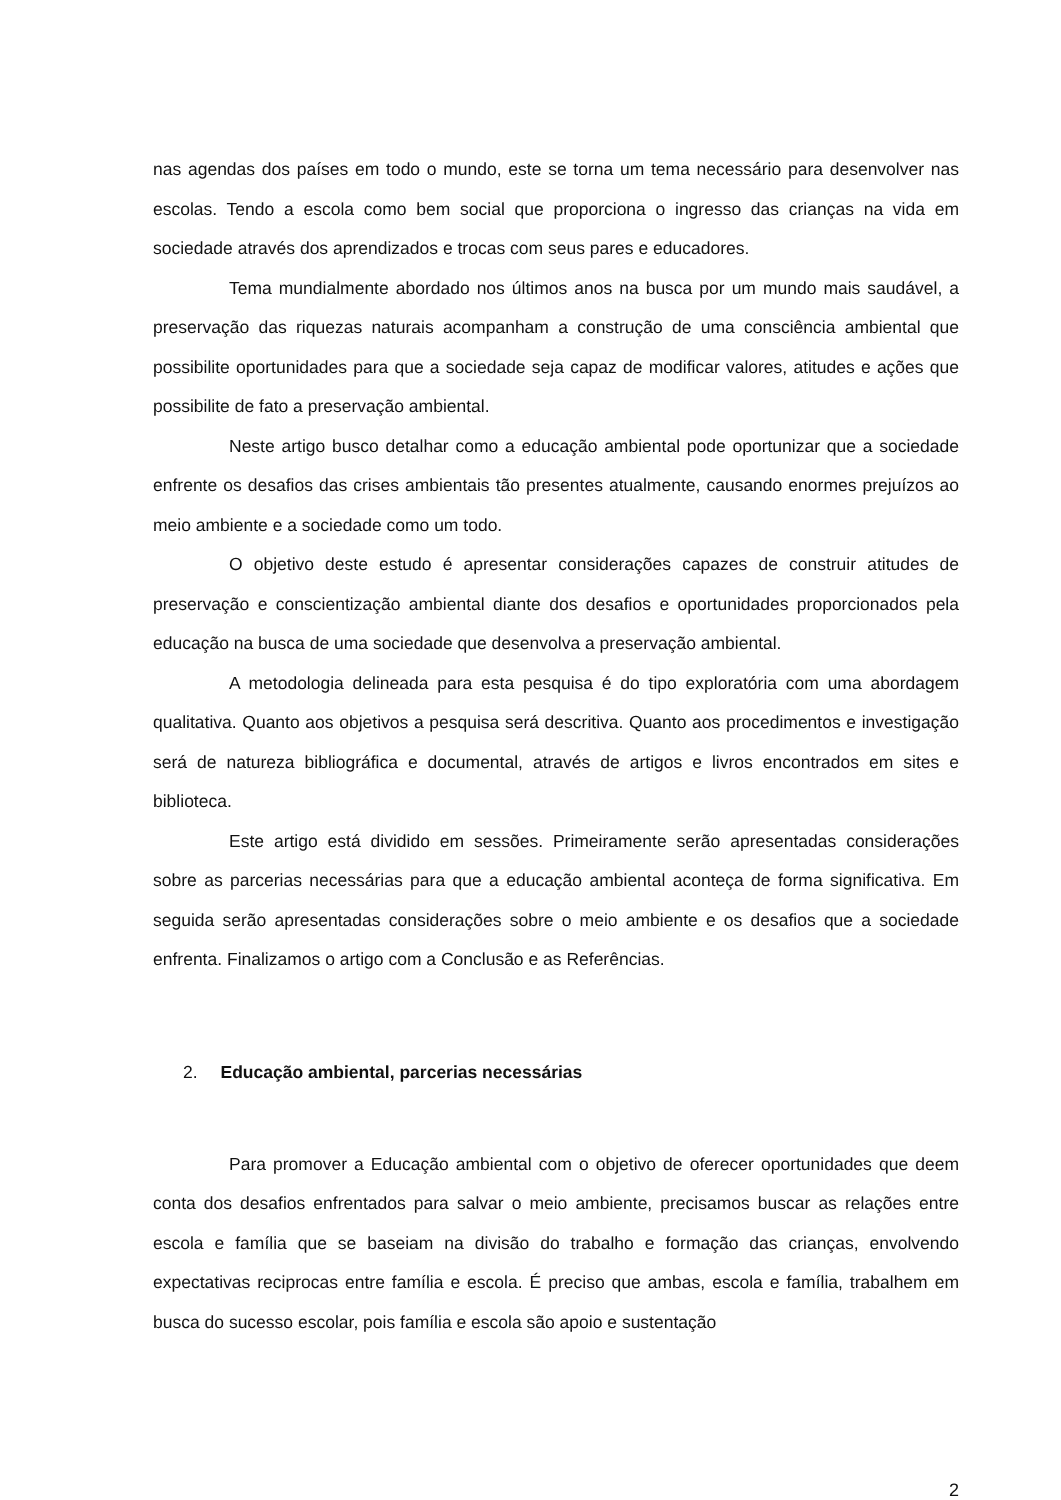nas agendas dos países em todo o mundo, este se torna um tema necessário para desenvolver nas escolas. Tendo a escola como bem social que proporciona o ingresso das crianças na vida em sociedade através dos aprendizados e trocas com seus pares e educadores.
Tema mundialmente abordado nos últimos anos na busca por um mundo mais saudável, a preservação das riquezas naturais acompanham a construção de uma consciência ambiental que possibilite oportunidades para que a sociedade seja capaz de modificar valores, atitudes e ações que possibilite de fato a preservação ambiental.
Neste artigo busco detalhar como a educação ambiental pode oportunizar que a sociedade enfrente os desafios das crises ambientais tão presentes atualmente, causando enormes prejuízos ao meio ambiente e a sociedade como um todo.
O objetivo deste estudo é apresentar considerações capazes de construir atitudes de preservação e conscientização ambiental diante dos desafios e oportunidades proporcionados pela educação na busca de uma sociedade que desenvolva a preservação ambiental.
A metodologia delineada para esta pesquisa é do tipo exploratória com uma abordagem qualitativa. Quanto aos objetivos a pesquisa será descritiva. Quanto aos procedimentos e investigação será de natureza bibliográfica e documental, através de artigos e livros encontrados em sites e biblioteca.
Este artigo está dividido em sessões. Primeiramente serão apresentadas considerações sobre as parcerias necessárias para que a educação ambiental aconteça de forma significativa. Em seguida serão apresentadas considerações sobre o meio ambiente e os desafios que a sociedade enfrenta. Finalizamos o artigo com a Conclusão e as Referências.
2. Educação ambiental, parcerias necessárias
Para promover a Educação ambiental com o objetivo de oferecer oportunidades que deem conta dos desafios enfrentados para salvar o meio ambiente, precisamos buscar as relações entre escola e família que se baseiam na divisão do trabalho e formação das crianças, envolvendo expectativas reciprocas entre família e escola. É preciso que ambas, escola e família, trabalhem em busca do sucesso escolar, pois família e escola são apoio e sustentação
2